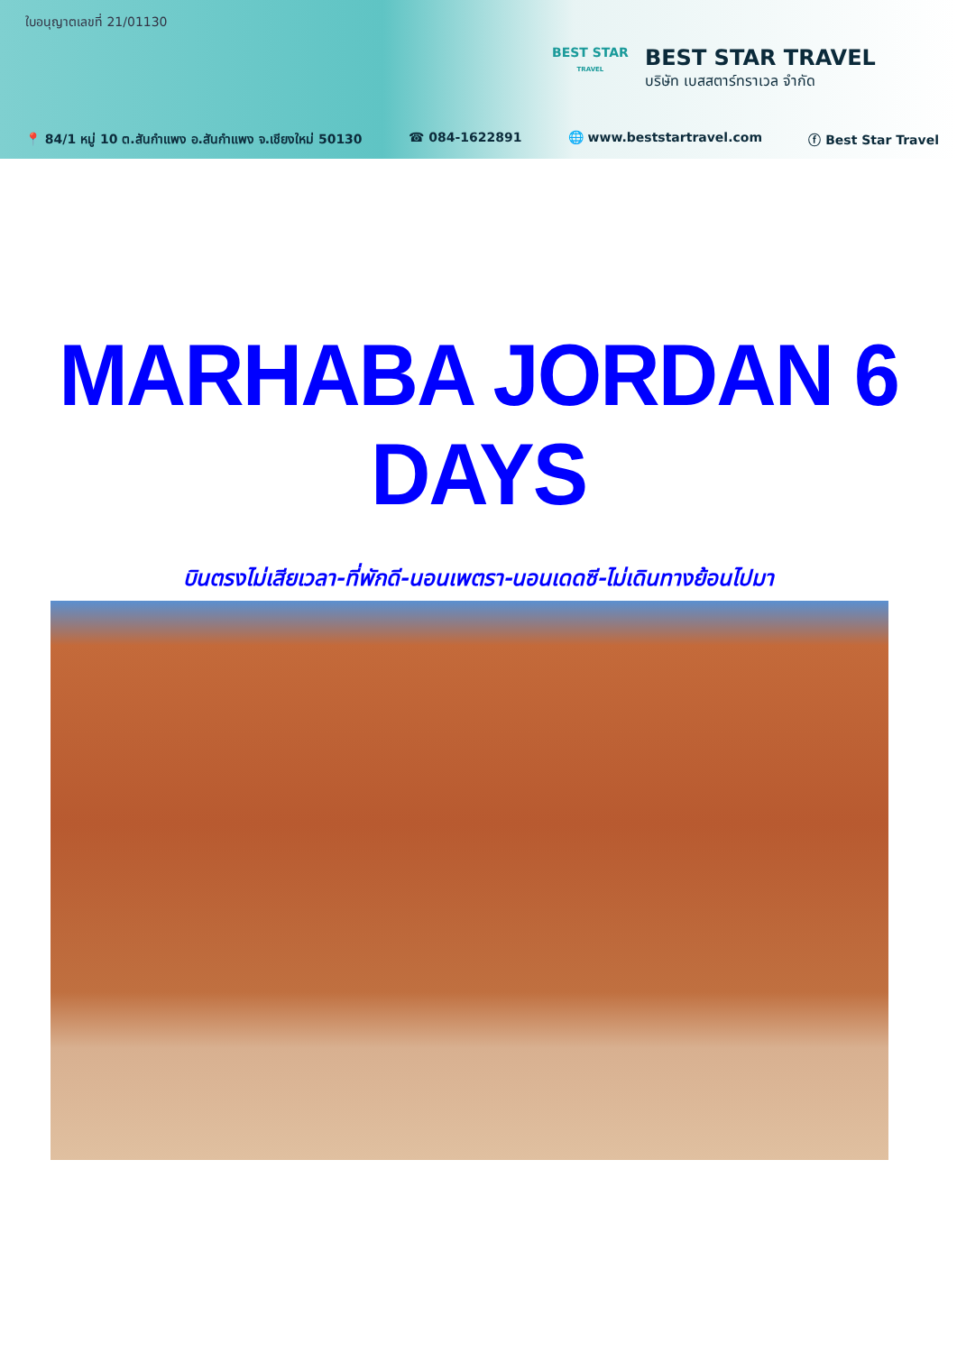ใบอนุญาตเลขที่ 21/01130
BEST STAR
TRAVEL
BEST STAR TRAVEL
บริษัท เบสสตาร์ทราเวล จำกัด
📍 84/1 หมู่ 10 ต.สันกำแพง อ.สันกำแพง จ.เชียงใหม่ 50130 ☎ 084-1622891 🌐 www.beststartravel.com ⓕ Best Star Travel
MARHABA JORDAN 6 DAYS
บินตรงไม่เสียเวลา-ที่พักดี-นอนเพตรา-นอนเดดซี-ไม่เดินทางย้อนไปมา